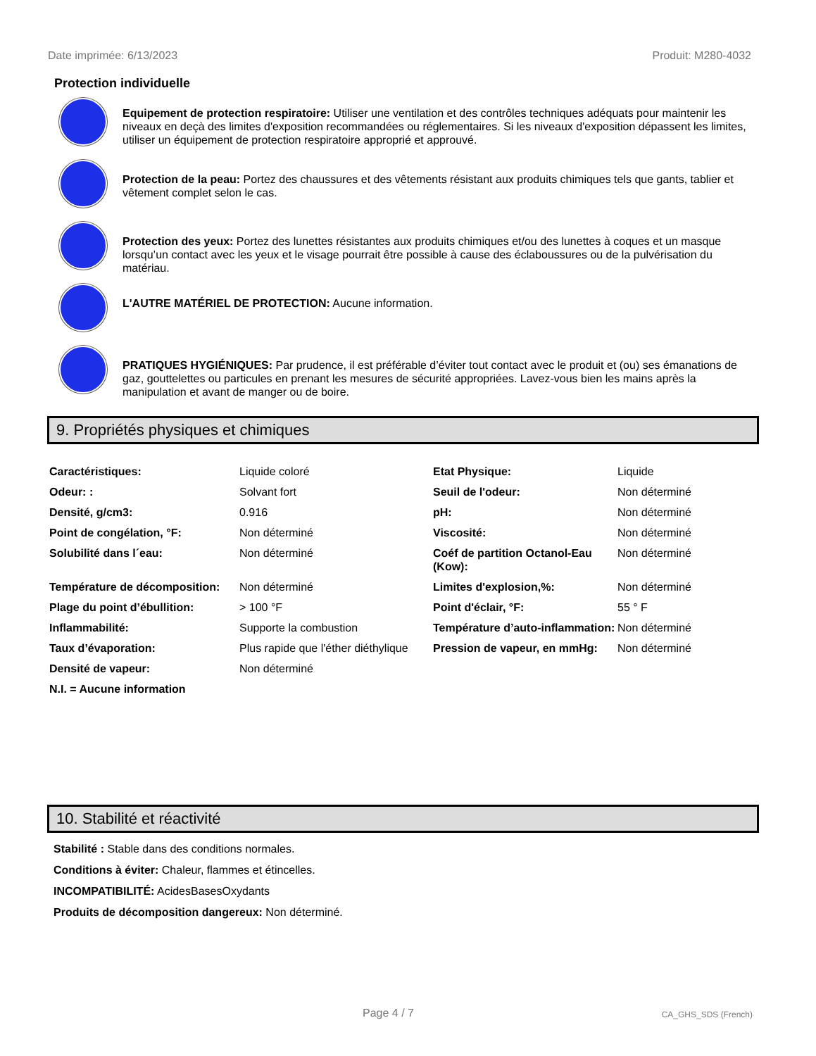Date imprimée: 6/13/2023 Produit: M280-4032
Protection individuelle
Equipement de protection respiratoire: Utiliser une ventilation et des contrôles techniques adéquats pour maintenir les niveaux en deçà des limites d'exposition recommandées ou réglementaires. Si les niveaux d'exposition dépassent les limites, utiliser un équipement de protection respiratoire approprié et approuvé.
Protection de la peau: Portez des chaussures et des vêtements résistant aux produits chimiques tels que gants, tablier et vêtement complet selon le cas.
Protection des yeux: Portez des lunettes résistantes aux produits chimiques et/ou des lunettes à coques et un masque lorsqu’un contact avec les yeux et le visage pourrait être possible à cause des éclaboussures ou de la pulvérisation du matériau.
L'AUTRE MATÉRIEL DE PROTECTION: Aucune information.
PRATIQUES HYGIÉNIQUES: Par prudence, il est préférable d’éviter tout contact avec le produit et (ou) ses émanations de gaz, gouttelettes ou particules en prenant les mesures de sécurité appropriées. Lavez-vous bien les mains après la manipulation et avant de manger ou de boire.
9. Propriétés physiques et chimiques
| Caractéristiques: | Liquide coloré | Etat Physique: | Liquide |
| Odeur: : | Solvant fort | Seuil de l'odeur: | Non déterminé |
| Densité, g/cm3: | 0.916 | pH: | Non déterminé |
| Point de congélation, °F: | Non déterminé | Viscosité: | Non déterminé |
| Solubilité dans l´eau: | Non déterminé | Coéf de partition Octanol-Eau (Kow): | Non déterminé |
| Température de décomposition: | Non déterminé | Limites d'explosion,%: | Non déterminé |
| Plage du point d’ébullition: | > 100 °F | Point d'éclair, °F: | 55 ° F |
| Inflammabilité: | Supporte la combustion | Température d’auto-inflammation: | Non déterminé |
| Taux d’évaporation: | Plus rapide que l'éther diéthylique | Pression de vapeur, en mmHg: | Non déterminé |
| Densité de vapeur: | Non déterminé | | |
| N.I. = Aucune information | | | |
10. Stabilité et réactivité
Stabilité : Stable dans des conditions normales.
Conditions à éviter: Chaleur, flammes et étincelles.
INCOMPATIBILITÉ: AcidesBasesOxydants
Produits de décomposition dangereux: Non déterminé.
Page 4 / 7 CA_GHS_SDS (French)